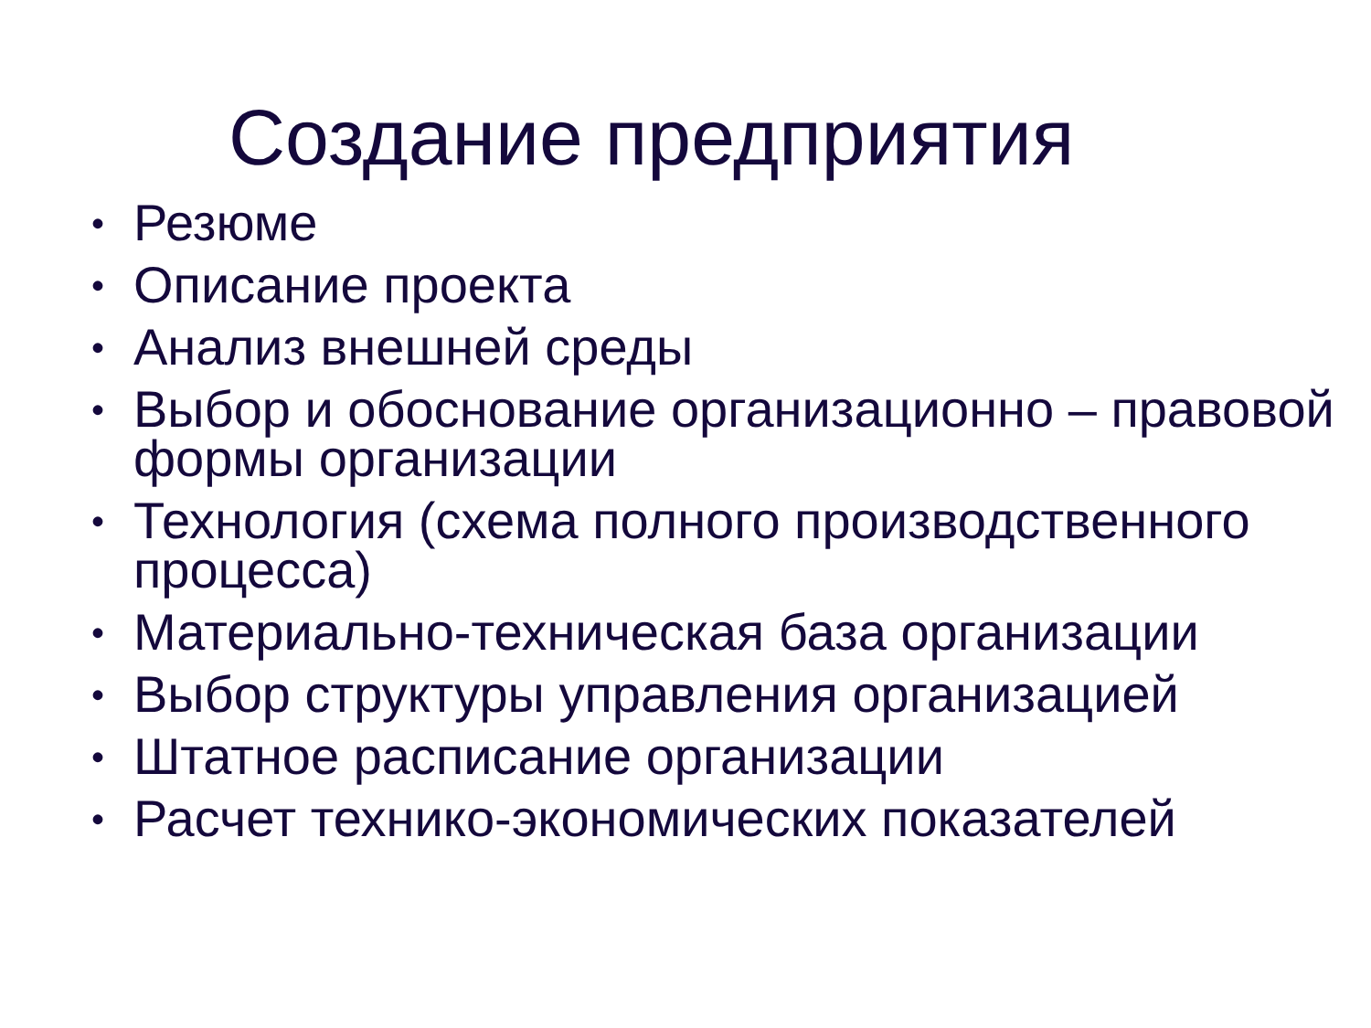Создание предприятия
• Резюме
• Описание проекта
• Анализ внешней среды
• Выбор и обоснование организационно – правовой формы организации
• Технология (схема полного производственного процесса)
• Материально-техническая база организации
• Выбор структуры управления организацией
• Штатное расписание организации
• Расчет технико-экономических показателей